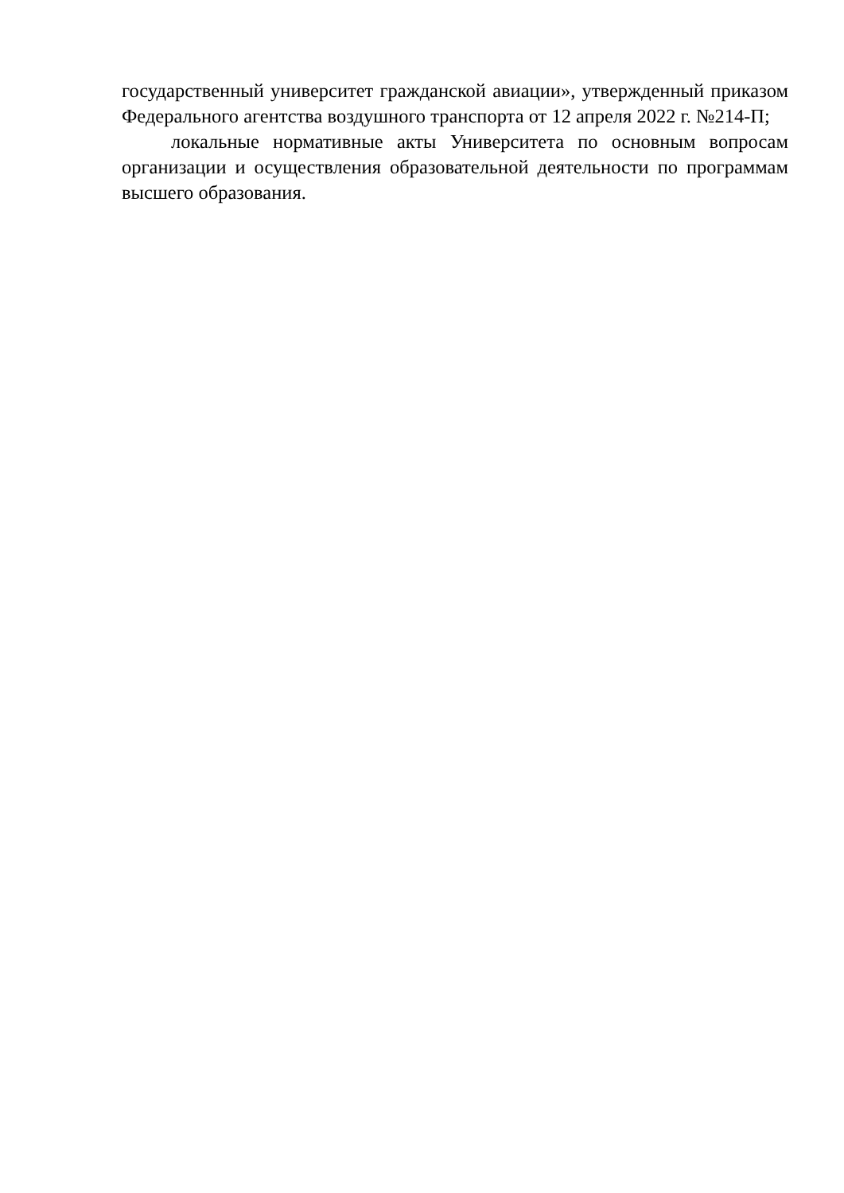государственный университет гражданской авиации», утвержденный приказом Федерального агентства воздушного транспорта от 12 апреля 2022 г. №214-П;
локальные нормативные акты Университета по основным вопросам организации и осуществления образовательной деятельности по программам высшего образования.